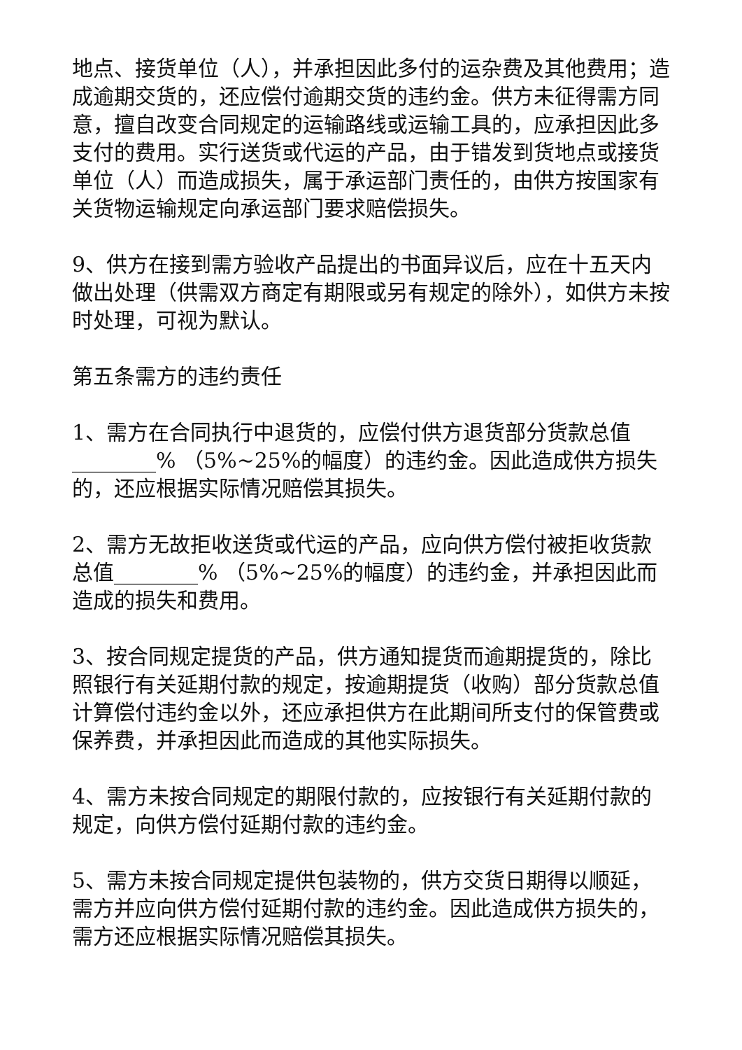地点、接货单位（人），并承担因此多付的运杂费及其他费用；造成逾期交货的，还应偿付逾期交货的违约金。供方未征得需方同意，擅自改变合同规定的运输路线或运输工具的，应承担因此多支付的费用。实行送货或代运的产品，由于错发到货地点或接货单位（人）而造成损失，属于承运部门责任的，由供方按国家有关货物运输规定向承运部门要求赔偿损失。
9、供方在接到需方验收产品提出的书面异议后，应在十五天内做出处理（供需双方商定有期限或另有规定的除外），如供方未按时处理，可视为默认。
第五条需方的违约责任
1、需方在合同执行中退货的，应偿付供方退货部分货款总值________% （5%~25%的幅度）的违约金。因此造成供方损失的，还应根据实际情况赔偿其损失。
2、需方无故拒收送货或代运的产品，应向供方偿付被拒收货款总值________% （5%~25%的幅度）的违约金，并承担因此而造成的损失和费用。
3、按合同规定提货的产品，供方通知提货而逾期提货的，除比照银行有关延期付款的规定，按逾期提货（收购）部分货款总值计算偿付违约金以外，还应承担供方在此期间所支付的保管费或保养费，并承担因此而造成的其他实际损失。
4、需方未按合同规定的期限付款的，应按银行有关延期付款的规定，向供方偿付延期付款的违约金。
5、需方未按合同规定提供包装物的，供方交货日期得以顺延，需方并应向供方偿付延期付款的违约金。因此造成供方损失的，需方还应根据实际情况赔偿其损失。